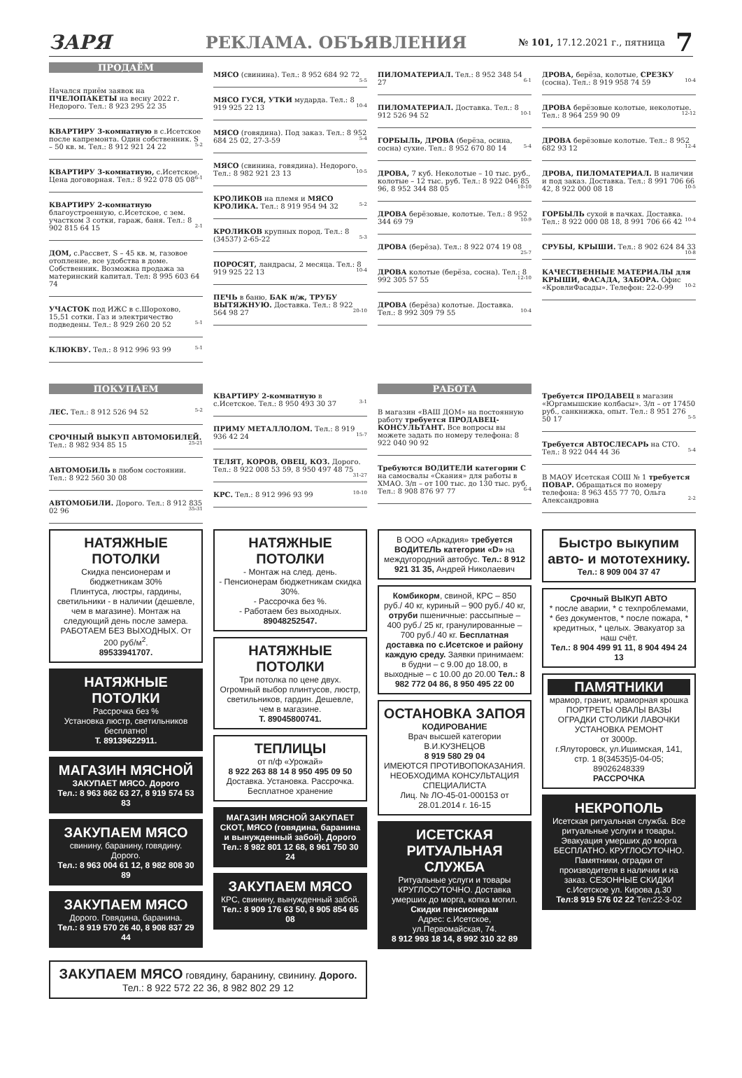ЗАРЯ
РЕКЛАМА. ОБЪЯВЛЕНИЯ
№ 101, 17.12.2021 г., пятница
7
ПРОДАЁМ
Начался приём заявок на ПЧЕЛОПАКЕТЫ на весну 2022 г. Недорого. Тел.: 8 923 295 22 35
КВАРТИРУ 3-комнатную в с.Исетское после капремонта. Один собственник. S – 50 кв. м. Тел.: 8 912 921 24 22 5-2
КВАРТИРУ 3-комнатную, с.Исетское. Цена договорная. Тел.: 8 922 078 05 08 6-1
КВАРТИРУ 2-комнатную благоустроенную, с.Исетское, с зем. участком 3 сотки, гараж, баня. Тел.: 8 902 815 64 15 2-1
ДОМ, с.Рассвет, S – 45 кв. м, газовое отопление, все удобства в доме. Собственник. Возможна продажа за материнский капитал. Тел: 8 995 603 64 74
УЧАСТОК под ИЖС в с.Шорохово, 15,51 сотки. Газ и электричество подведены. Тел.: 8 929 260 20 52 5-1
КЛЮКВУ. Тел.: 8 912 996 93 99 5-1
МЯСО (свинина). Тел.: 8 952 684 92 72 5-5
МЯСО ГУСЯ, УТКИ мударда. Тел.: 8 919 925 22 13 10-4
МЯСО (говядина). Под заказ. Тел.: 8 952 684 25 02, 27-3-59 5-4
МЯСО (свинина, говядина). Недорого. Тел.: 8 982 921 23 13 10-5
КРОЛИКОВ на племя и МЯСО КРОЛИКА. Тел.: 8 919 954 94 32 5-2
КРОЛИКОВ крупных пород. Тел.: 8 (34537) 2-65-22 5-3
ПОРОСЯТ, ландрасы, 2 месяца. Тел.: 8 919 925 22 13 10-4
ПЕЧЬ в баню, БАК н/ж, ТРУБУ ВЫТЯЖНУЮ. Доставка. Тел.: 8 922 564 98 27 20-10
ПИЛОМАТЕРИАЛ. Тел.: 8 952 348 54 27 6-1
ПИЛОМАТЕРИАЛ. Доставка. Тел.: 8 912 526 94 52 10-1
ГОРБЫЛЬ, ДРОВА (берёза, осина, сосна) сухие. Тел.: 8 952 670 80 14 5-4
ДРОВА, 7 куб. Неколотые – 10 тыс. руб., колотые – 12 тыс. руб. Тел.: 8 922 046 85 96, 8 952 344 88 05 10-10
ДРОВА берёзовые, колотые. Тел.: 8 952 344 69 79 10-9
ДРОВА (берёза). Тел.: 8 922 074 19 08 25-7
ДРОВА колотые (берёза, сосна). Тел.: 8 992 305 57 55 12-10
ДРОВА (берёза) колотые. Доставка. Тел.: 8 992 309 79 55 10-4
ДРОВА, берёза, колотые, СРЕЗКУ (сосна). Тел.: 8 919 958 74 59 10-4
ДРОВА берёзовые колотые, неколотые. Тел.: 8 964 259 90 09 12-12
ДРОВА берёзовые колотые. Тел.: 8 952 682 93 12 12-4
ДРОВА, ПИЛОМАТЕРИАЛ. В наличии и под заказ. Доставка. Тел.: 8 991 706 66 42, 8 922 000 08 18 10-5
ГОРБЫЛЬ сухой в пачках. Доставка. Тел.: 8 922 000 08 18, 8 991 706 66 42 10-4
СРУБЫ, КРЫШИ. Тел.: 8 902 624 84 33 10-8
КАЧЕСТВЕННЫЕ МАТЕРИАЛЫ для КРЫШИ, ФАСАДА, ЗАБОРА. Офис «КровлиФасады». Телефон: 22-0-99 10-2
ПОКУПАЕМ
ЛЕС. Тел.: 8 912 526 94 52 5-2
СРОЧНЫЙ ВЫКУП АВТОМОБИЛЕЙ. Тел.: 8 982 934 85 15 25-21
АВТОМОБИЛЬ в любом состоянии. Тел.: 8 922 560 30 08
АВТОМОБИЛИ. Дорого. Тел.: 8 912 835 02 96 35-31
КВАРТИРУ 2-комнатную в с.Исетское. Тел.: 8 950 493 30 37 3-1
ПРИМУ МЕТАЛЛОЛОМ. Тел.: 8 919 936 42 24 15-7
ТЕЛЯТ, КОРОВ, ОВЕЦ, КОЗ. Дорого. Тел.: 8 922 008 53 59, 8 950 497 48 75 31-27
КРС. Тел.: 8 912 996 93 99 10-10
РАБОТА
В магазин «ВАШ ДОМ» на постоянную работу требуется ПРОДАВЕЦ-КОНСУЛЬТАНТ. Все вопросы вы можете задать по номеру телефона: 8 922 040 90 92
Требуются ВОДИТЕЛИ категории С на самосвалы «Скания» для работы в ХМАО. З/п – от 100 тыс. до 130 тыс. руб. Тел.: 8 908 876 97 77 6-4
Требуется ПРОДАВЕЦ в магазин «Юргамышские колбасы». З/п – от 17450 руб., санкнижка, опыт. Тел.: 8 951 276 50 17 5-5
Требуется АВТОСЛЕСАРЬ на СТО. Тел.: 8 922 044 44 36 5-4
В МАОУ Исетская СОШ № 1 требуется ПОВАР. Обращаться по номеру телефона: 8 963 455 77 70, Ольга Александровна 2-2
НАТЯЖНЫЕ ПОТОЛКИ
Скидка пенсионерам и бюджетникам 30%
Плинтуса, люстры, гардины, светильники - в наличии (дешевле, чем в магазине). Монтаж на следующий день после замера. РАБОТАЕМ БЕЗ ВЫХОДНЫХ. От 200 руб/м<sup>2</sup>.
89533941707.
НАТЯЖНЫЕ ПОТОЛКИ
Рассрочка без %
Установка люстр, светильников бесплатно!
Т. 89139622911.
МАГАЗИН МЯСНОЙ
ЗАКУПАЕТ МЯСО. Дорого
Тел.: 8 963 862 63 27, 8 919 574 53 83
ЗАКУПАЕМ МЯСО
свинину, баранину, говядину. Дорого.
Тел.: 8 963 004 61 12, 8 982 808 30 89
ЗАКУПАЕМ МЯСО
Дорого. Говядина, баранина.
Тел.: 8 919 570 26 40, 8 908 837 29 44
НАТЯЖНЫЕ ПОТОЛКИ
- Монтаж на след. день.
- Пенсионерам бюджетникам скидка 30%.
- Рассрочка без %.
- Работаем без выходных.
89048252547.
НАТЯЖНЫЕ ПОТОЛКИ
Три потолка по цене двух. Огромный выбор плинтусов, люстр, светильников, гардин. Дешевле, чем в магазине.
Т. 89045800741.
ТЕПЛИЦЫ
от п/ф «Урожай»
8 922 263 88 14 8 950 495 09 50
Доставка. Установка. Рассрочка. Бесплатное хранение
МАГАЗИН МЯСНОЙ ЗАКУПАЕТ СКОТ, МЯСО (говядина, баранина и вынужденный забой). Дорого
Тел.: 8 982 801 12 68, 8 961 750 30 24
ЗАКУПАЕМ МЯСО
КРС, свинину, вынужденный забой.
Тел.: 8 909 176 63 50, 8 905 854 65 08
В ООО «Аркадия» требуется ВОДИТЕЛЬ категории «D» на междугородний автобус. Тел.: 8 912 921 31 35, Андрей Николаевич
Комбикорм, свиной, КРС – 850 руб./ 40 кг, куриный – 900 руб./ 40 кг, отруби пшеничные: рассыпные – 400 руб./ 25 кг, гранулированные – 700 руб./ 40 кг. Бесплатная доставка по с.Исетское и району каждую среду. Заявки принимаем: в будни – с 9.00 до 18.00, в выходные – с 10.00 до 20.00 Тел.: 8 982 772 04 86, 8 950 495 22 00
ОСТАНОВКА ЗАПОЯ
КОДИРОВАНИЕ
Врач высшей категории В.И.КУЗНЕЦОВ
8 919 580 29 04
ИМЕЮТСЯ ПРОТИВОПОКАЗАНИЯ. НЕОБХОДИМА КОНСУЛЬТАЦИЯ СПЕЦИАЛИСТА
Лиц. № ЛО-45-01-000153 от 28.01.2014 г. 16-15
ИСЕТСКАЯ РИТУАЛЬНАЯ СЛУЖБА
Ритуальные услуги и товары КРУГЛОСУТОЧНО. Доставка умерших до морга, копка могил. Скидки пенсионерам
Адрес: с.Исетское, ул.Первомайская, 74.
8 912 993 18 14, 8 992 310 32 89
Быстро выкупим авто- и мототехнику.
Тел.: 8 909 004 37 47
Срочный ВЫКУП АВТО
* после аварии, * с техпроблемами, * без документов, * после пожара, * кредитных, * целых. Эвакуатор за наш счёт.
Тел.: 8 904 499 91 11, 8 904 494 24 13
ПАМЯТНИКИ
мрамор, гранит, мраморная крошка
ПОРТРЕТЫ ОВАЛЫ ВАЗЫ ОГРАДКИ СТОЛИКИ ЛАВОЧКИ УСТАНОВКА РЕМОНТ
от 3000р.
г.Ялуторовск, ул.Ишимская, 141, стр. 1 8(34535)5-04-05; 89026248339
РАССРОЧКА
НЕКРОПОЛЬ
Исетская ритуальная служба. Все ритуальные услуги и товары. Эвакуация умерших до морга БЕСПЛАТНО. КРУГЛОСУТОЧНО. Памятники, оградки от производителя в наличии и на заказ. СЕЗОННЫЕ СКИДКИ
с.Исетское ул. Кирова д.30
Тел:8 919 576 02 22 Тел:22-3-02
ЗАКУПАЕМ МЯСО говядину, баранину, свинину. Дорого. Тел.: 8 922 572 22 36, 8 982 802 29 12